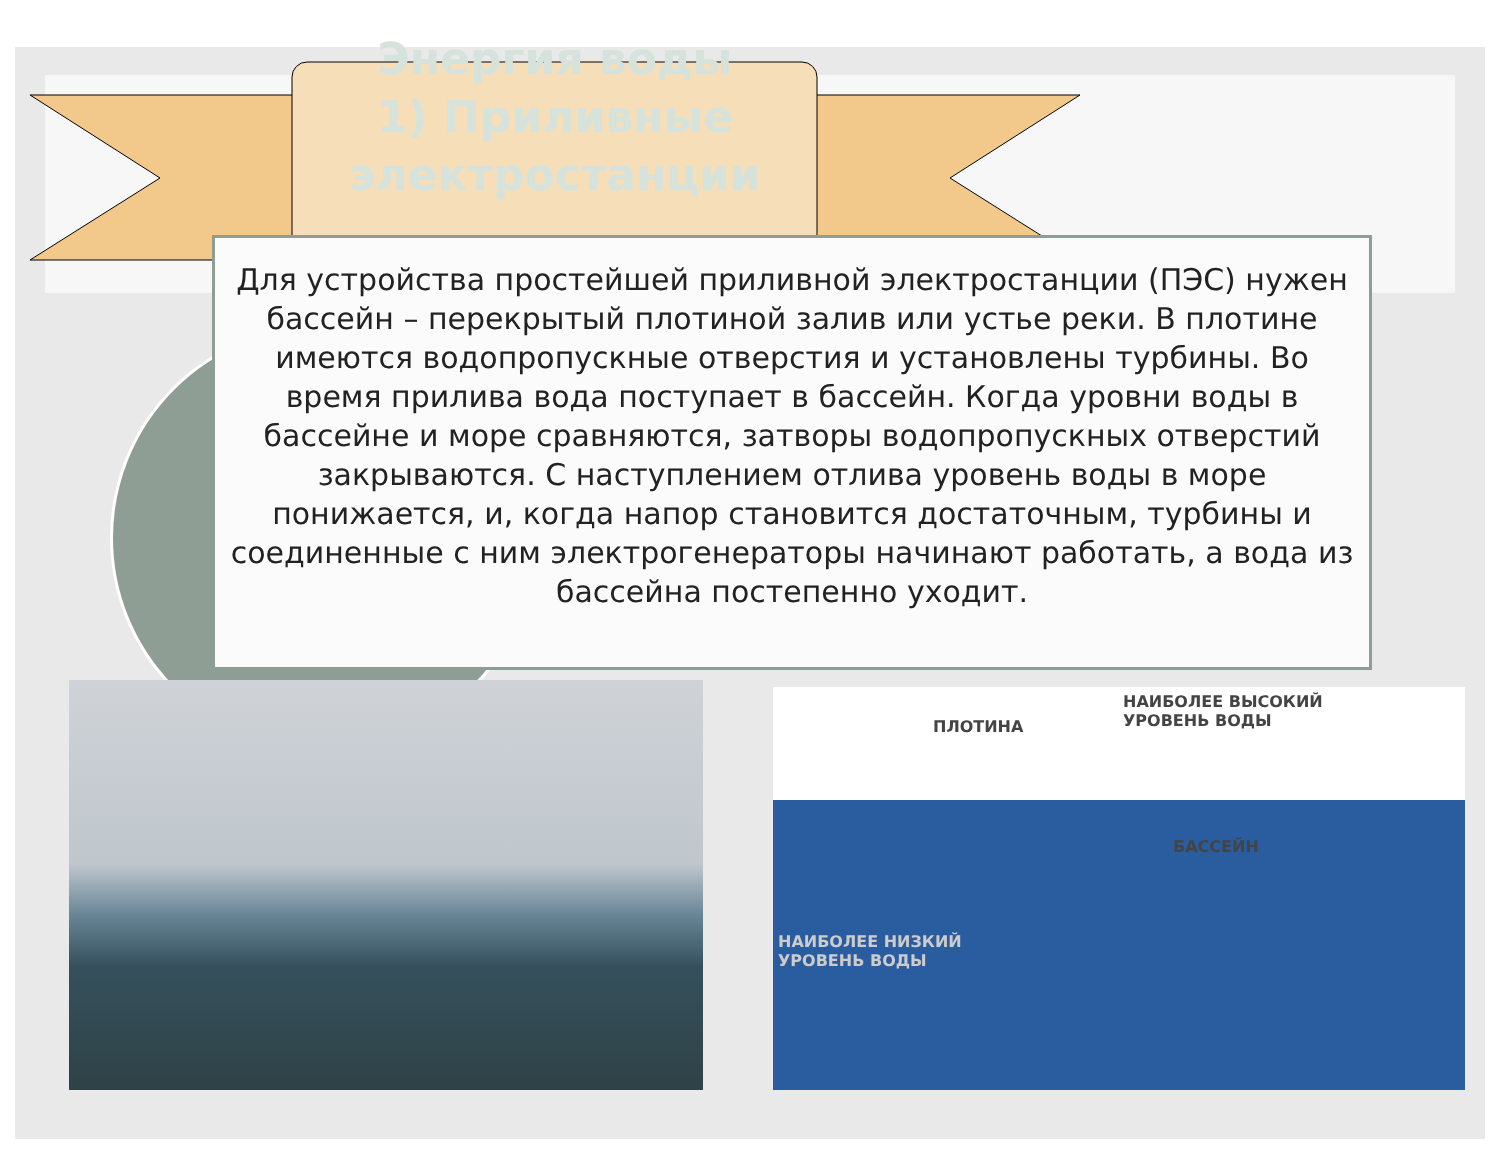Энергия воды
1) Приливные электростанции
Для устройства простейшей приливной электростанции (ПЭС) нужен бассейн – перекрытый плотиной залив или устье реки. В плотине имеются водопропускные отверстия и установлены турбины. Во время прилива вода поступает в бассейн. Когда уровни воды в бассейне и море сравняются, затворы водопропускных отверстий закрываются. С наступлением отлива уровень воды в море понижается, и, когда напор становится достаточным, турбины и соединенные с ним электрогенераторы начинают работать, а вода из бассейна постепенно уходит.
ПЛОТИНА
НАИБОЛЕЕ ВЫСОКИЙ
УРОВЕНЬ ВОДЫ
БАССЕЙН
НАИБОЛЕЕ НИЗКИЙ
УРОВЕНЬ ВОДЫ